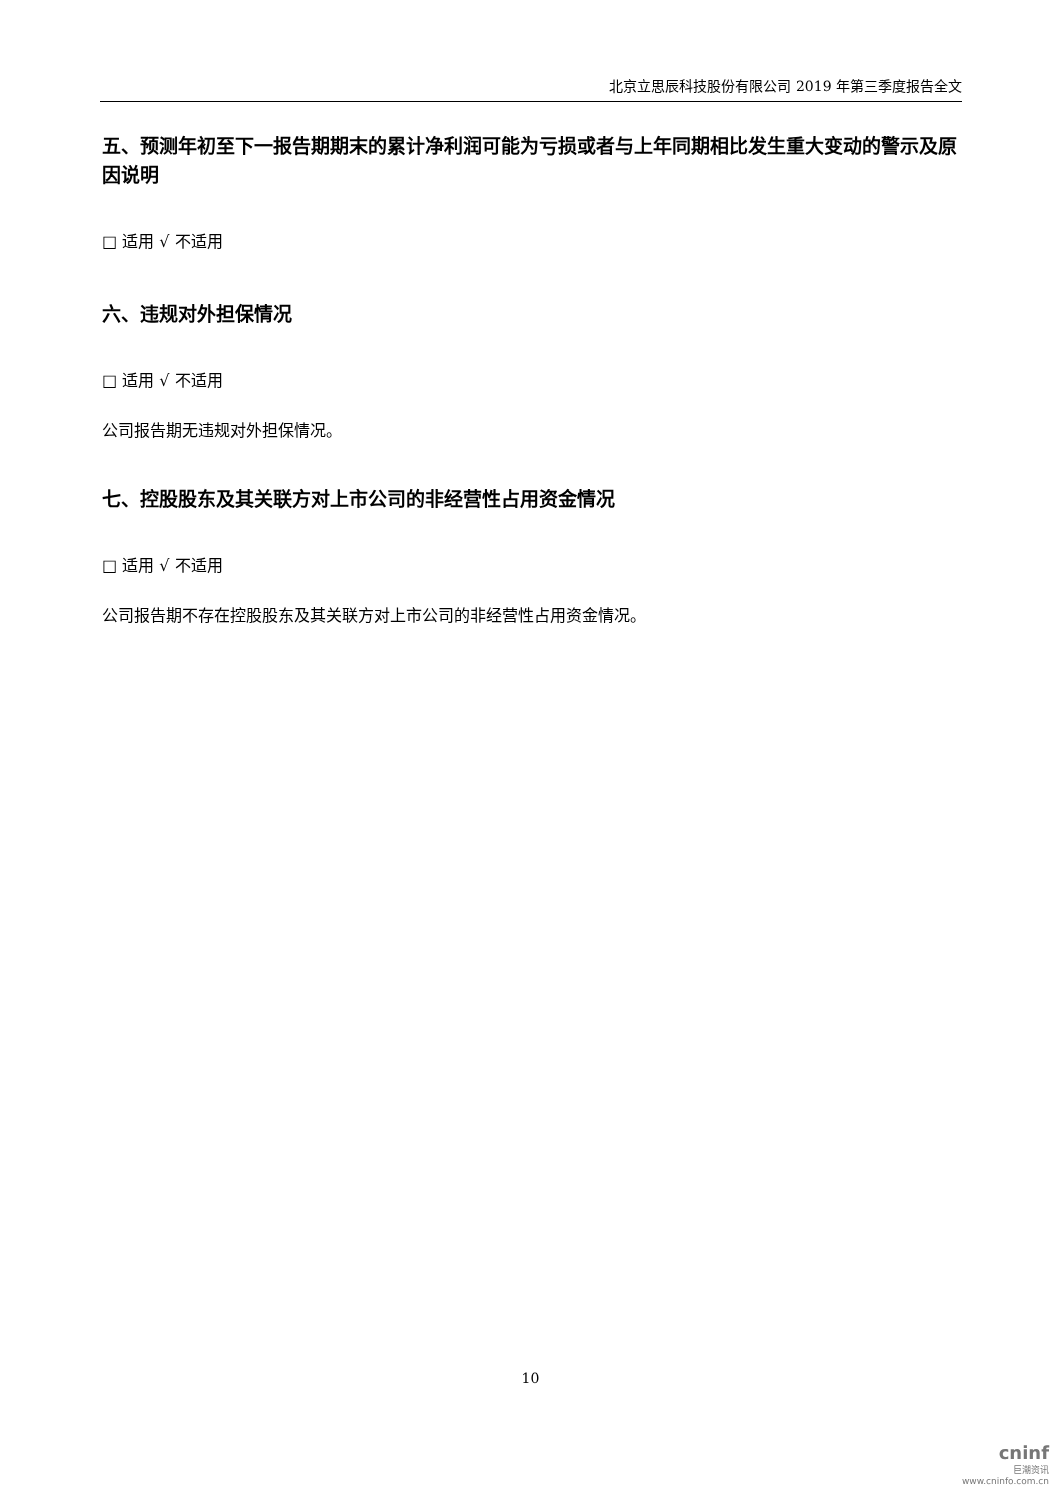北京立思辰科技股份有限公司 2019 年第三季度报告全文
五、预测年初至下一报告期期末的累计净利润可能为亏损或者与上年同期相比发生重大变动的警示及原因说明
□ 适用 √ 不适用
六、违规对外担保情况
□ 适用 √ 不适用
公司报告期无违规对外担保情况。
七、控股股东及其关联方对上市公司的非经营性占用资金情况
□ 适用 √ 不适用
公司报告期不存在控股股东及其关联方对上市公司的非经营性占用资金情况。
10
cninf
巨潮资讯
www.cninfo.com.cn